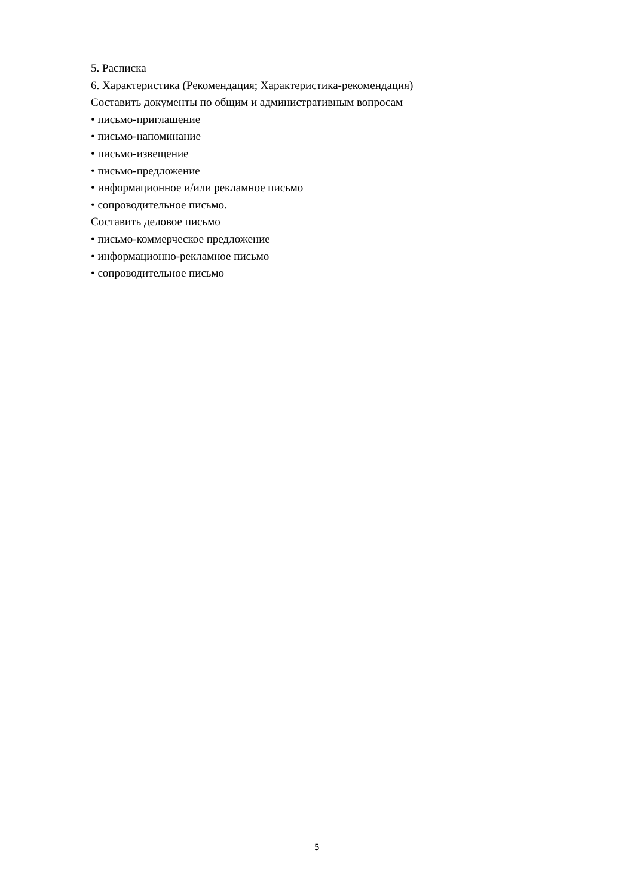5. Расписка
6. Характеристика (Рекомендация; Характеристика-рекомендация)
Составить документы по общим и административным вопросам
• письмо-приглашение
• письмо-напоминание
• письмо-извещение
• письмо-предложение
• информационное и/или рекламное письмо
• сопроводительное письмо.
Составить деловое письмо
• письмо-коммерческое предложение
• информационно-рекламное письмо
• сопроводительное письмо
5